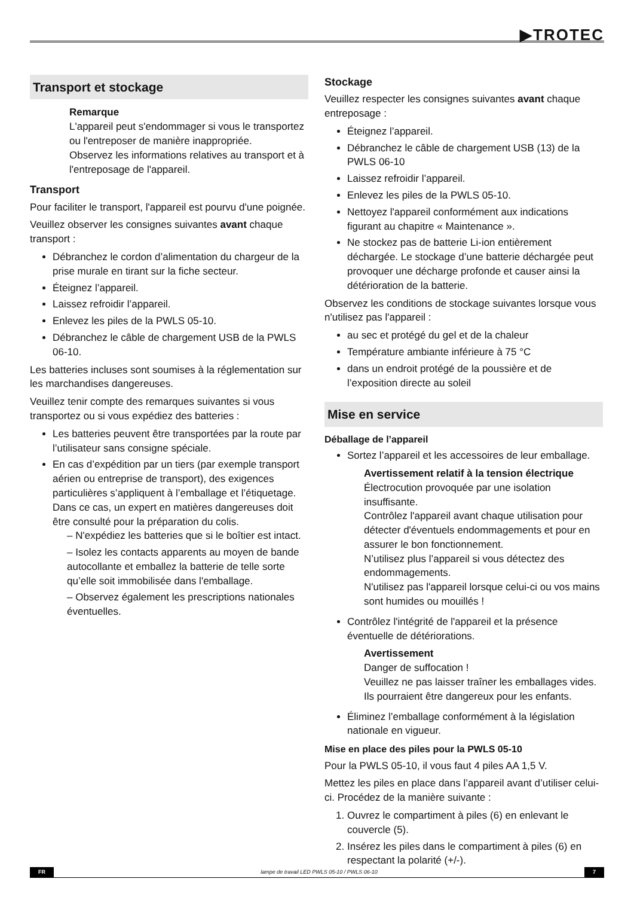▶TROTEC
Transport et stockage
Remarque
L'appareil peut s'endommager si vous le transportez ou l'entreposer de manière inappropriée.
Observez les informations relatives au transport et à l'entreposage de l'appareil.
Transport
Pour faciliter le transport, l'appareil est pourvu d'une poignée.
Veuillez observer les consignes suivantes avant chaque transport :
Débranchez le cordon d’alimentation du chargeur de la prise murale en tirant sur la fiche secteur.
Éteignez l’appareil.
Laissez refroidir l’appareil.
Enlevez les piles de la PWLS 05-10.
Débranchez le câble de chargement USB de la PWLS 06-10.
Les batteries incluses sont soumises à la réglementation sur les marchandises dangereuses.
Veuillez tenir compte des remarques suivantes si vous transportez ou si vous expédiez des batteries :
Les batteries peuvent être transportées par la route par l’utilisateur sans consigne spéciale.
En cas d’expédition par un tiers (par exemple transport aérien ou entreprise de transport), des exigences particulières s’appliquent à l’emballage et l’étiquetage. Dans ce cas, un expert en matières dangereuses doit être consulté pour la préparation du colis.
– N'expédiez les batteries que si le boîtier est intact.
– Isolez les contacts apparents au moyen de bande autocollante et emballez la batterie de telle sorte qu’elle soit immobilisée dans l'emballage.
– Observez également les prescriptions nationales éventuelles.
Stockage
Veuillez respecter les consignes suivantes avant chaque entreposage :
Éteignez l’appareil.
Débranchez le câble de chargement USB (13) de la PWLS 06-10
Laissez refroidir l’appareil.
Enlevez les piles de la PWLS 05-10.
Nettoyez l'appareil conformément aux indications figurant au chapitre « Maintenance ».
Ne stockez pas de batterie Li-ion entièrement déchargée. Le stockage d’une batterie déchargée peut provoquer une décharge profonde et causer ainsi la détérioration de la batterie.
Observez les conditions de stockage suivantes lorsque vous n'utilisez pas l'appareil :
au sec et protégé du gel et de la chaleur
Température ambiante inférieure à 75 °C
dans un endroit protégé de la poussière et de l’exposition directe au soleil
Mise en service
Déballage de l’appareil
Sortez l’appareil et les accessoires de leur emballage.
Avertissement relatif à la tension électrique
Électrocution provoquée par une isolation insuffisante.
Contrôlez l'appareil avant chaque utilisation pour détecter d'éventuels endommagements et pour en assurer le bon fonctionnement.
N’utilisez plus l’appareil si vous détectez des endommagements.
N'utilisez pas l'appareil lorsque celui-ci ou vos mains sont humides ou mouillés !
Contrôlez l'intégrité de l'appareil et la présence éventuelle de détériorations.
Avertissement
Danger de suffocation !
Veuillez ne pas laisser traîner les emballages vides. Ils pourraient être dangereux pour les enfants.
Éliminez l’emballage conformément à la législation nationale en vigueur.
Mise en place des piles pour la PWLS 05-10
Pour la PWLS 05-10, il vous faut 4 piles AA 1,5 V.
Mettez les piles en place dans l’appareil avant d’utiliser celui-ci. Procédez de la manière suivante :
1. Ouvrez le compartiment à piles (6) en enlevant le couvercle (5).
2. Insérez les piles dans le compartiment à piles (6) en respectant la polarité (+/-).
FR lampe de travail LED PWLS 05-10 / PWLS 06-10 7